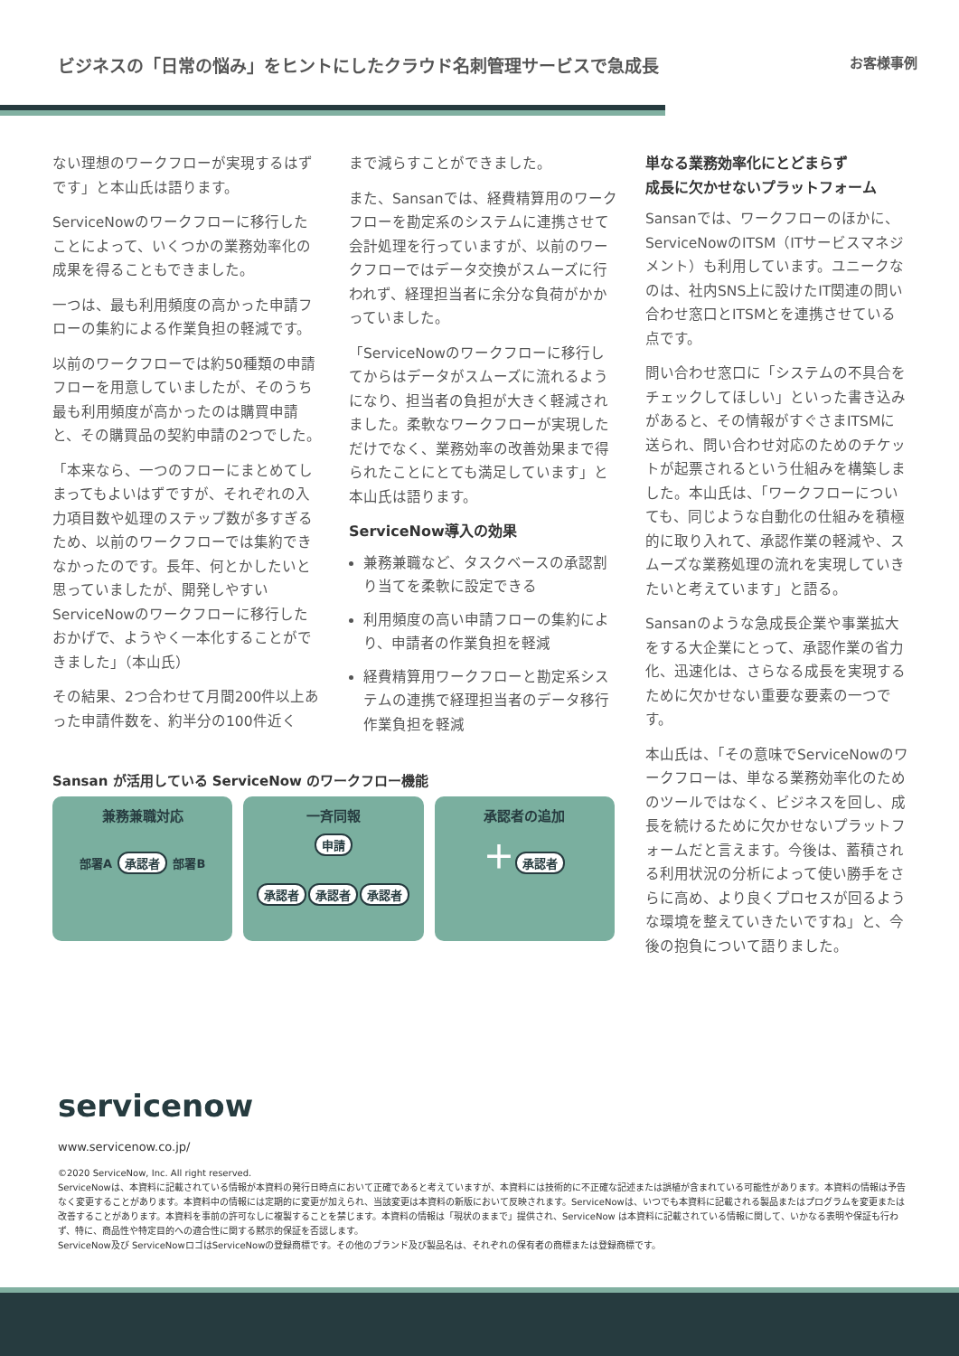ビジネスの「日常の悩み」をヒントにしたクラウド名刺管理サービスで急成長
お客様事例
ない理想のワークフローが実現するはずです」と本山氏は語ります。
ServiceNowのワークフローに移行したことによって、いくつかの業務効率化の成果を得ることもできました。
一つは、最も利用頻度の高かった申請フローの集約による作業負担の軽減です。
以前のワークフローでは約50種類の申請フローを用意していましたが、そのうち最も利用頻度が高かったのは購買申請と、その購買品の契約申請の2つでした。
「本来なら、一つのフローにまとめてしまってもよいはずですが、それぞれの入力項目数や処理のステップ数が多すぎるため、以前のワークフローでは集約できなかったのです。長年、何とかしたいと思っていましたが、開発しやすいServiceNowのワークフローに移行したおかげで、ようやく一本化することができました」（本山氏）
その結果、2つ合わせて月間200件以上あった申請件数を、約半分の100件近く
まで減らすことができました。
また、Sansanでは、経費精算用のワークフローを勘定系のシステムに連携させて会計処理を行っていますが、以前のワークフローではデータ交換がスムーズに行われず、経理担当者に余分な負荷がかかっていました。
「ServiceNowのワークフローに移行してからはデータがスムーズに流れるようになり、担当者の負担が大きく軽減されました。柔軟なワークフローが実現しただけでなく、業務効率の改善効果まで得られたことにとても満足しています」と本山氏は語ります。
ServiceNow導入の効果
兼務兼職など、タスクベースの承認割り当てを柔軟に設定できる
利用頻度の高い申請フローの集約により、申請者の作業負担を軽減
経費精算用ワークフローと勘定系システムの連携で経理担当者のデータ移行作業負担を軽減
単なる業務効率化にとどまらず
成長に欠かせないプラットフォーム
Sansanでは、ワークフローのほかに、ServiceNowのITSM（ITサービスマネジメント）も利用しています。ユニークなのは、社内SNS上に設けたIT関連の問い合わせ窓口とITSMとを連携させている点です。
問い合わせ窓口に「システムの不具合をチェックしてほしい」といった書き込みがあると、その情報がすぐさまITSMに送られ、問い合わせ対応のためのチケットが起票されるという仕組みを構築しました。本山氏は、「ワークフローについても、同じような自動化の仕組みを積極的に取り入れて、承認作業の軽減や、スムーズな業務処理の流れを実現していきたいと考えています」と語る。
Sansanのような急成長企業や事業拡大をする大企業にとって、承認作業の省力化、迅速化は、さらなる成長を実現するために欠かせない重要な要素の一つです。
本山氏は、「その意味でServiceNowのワークフローは、単なる業務効率化のためのツールではなく、ビジネスを回し、成長を続けるために欠かせないプラットフォームだと言えます。今後は、蓄積される利用状況の分析によって使い勝手をさらに高め、より良くプロセスが回るような環境を整えていきたいですね」と、今後の抱負について語りました。
Sansan が活用している ServiceNow のワークフロー機能
兼務兼職対応
部署A 承認者 部署B
一斉同報
申請
承認者 承認者 承認者
承認者の追加
＋ 承認者
servicenow
www.servicenow.co.jp/
©2020 ServiceNow, Inc. All right reserved.
ServiceNowは、本資料に記載されている情報が本資料の発行日時点において正確であると考えていますが、本資料には技術的に不正確な記述または誤植が含まれている可能性があります。本資料の情報は予告なく変更することがあります。本資料中の情報には定期的に変更が加えられ、当該変更は本資料の新版において反映されます。ServiceNowは、いつでも本資料に記載される製品またはプログラムを変更または改善することがあります。本資料を事前の許可なしに複製することを禁じます。本資料の情報は「現状のままで」提供され、ServiceNow は本資料に記載されている情報に関して、いかなる表明や保証も行わず、特に、商品性や特定目的への適合性に関する黙示的保証を否認します。
ServiceNow及び ServiceNowロゴはServiceNowの登録商標です。その他のブランド及び製品名は、それぞれの保有者の商標または登録商標です。